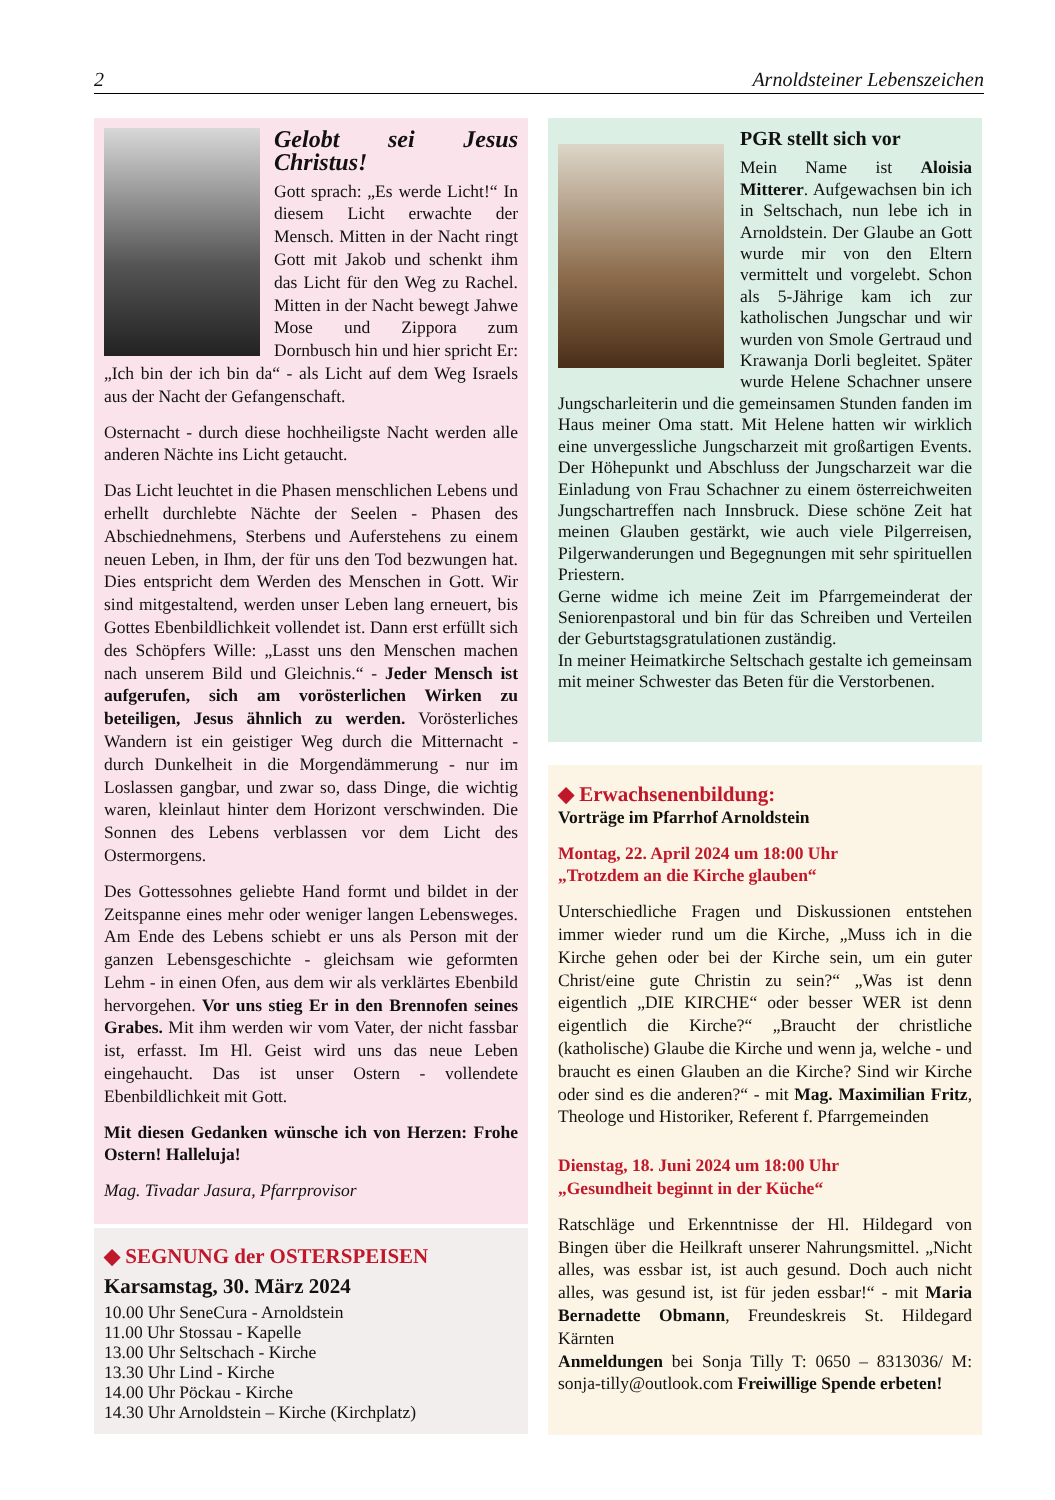2 Arnoldsteiner Lebenszeichen
Gelobt sei Jesus Christus!
Gott sprach: „Es werde Licht!“ In diesem Licht erwachte der Mensch. Mitten in der Nacht ringt Gott mit Jakob und schenkt ihm das Licht für den Weg zu Rachel. Mitten in der Nacht bewegt Jahwe Mose und Zippora zum Dornbusch hin und hier spricht Er: „Ich bin der ich bin da“ - als Licht auf dem Weg Israels aus der Nacht der Gefangenschaft.
Osternacht - durch diese hochheiligste Nacht werden alle anderen Nächte ins Licht getaucht.
Das Licht leuchtet in die Phasen menschlichen Lebens und erhellt durchlebte Nächte der Seelen - Phasen des Abschiednehmens, Sterbens und Auferstehens zu einem neuen Leben, in Ihm, der für uns den Tod bezwungen hat. Dies entspricht dem Werden des Menschen in Gott. Wir sind mitgestaltend, werden unser Leben lang erneuert, bis Gottes Ebenbildlichkeit vollendet ist. Dann erst erfüllt sich des Schöpfers Wille: „Lasst uns den Menschen machen nach unserem Bild und Gleichnis.“ - Jeder Mensch ist aufgerufen, sich am vorösterlichen Wirken zu beteiligen, Jesus ähnlich zu werden. Vorösterliches Wandern ist ein geistiger Weg durch die Mitternacht - durch Dunkelheit in die Morgendämmerung - nur im Loslassen gangbar, und zwar so, dass Dinge, die wichtig waren, kleinlaut hinter dem Horizont verschwinden. Die Sonnen des Lebens verblassen vor dem Licht des Ostermorgens.
Des Gottessohnes geliebte Hand formt und bildet in der Zeitspanne eines mehr oder weniger langen Lebensweges. Am Ende des Lebens schiebt er uns als Person mit der ganzen Lebensgeschichte - gleichsam wie geformten Lehm - in einen Ofen, aus dem wir als verklärtes Ebenbild hervorgehen. Vor uns stieg Er in den Brennofen seines Grabes. Mit ihm werden wir vom Vater, der nicht fassbar ist, erfasst. Im Hl. Geist wird uns das neue Leben eingehaucht. Das ist unser Ostern - vollendete Ebenbildlichkeit mit Gott.
Mit diesen Gedanken wünsche ich von Herzen: Frohe Ostern! Halleluja!
Mag. Tivadar Jasura, Pfarrprovisor
◆ SEGNUNG der OSTERSPEISEN
Karsamstag, 30. März 2024
10.00 Uhr SeneCura - Arnoldstein
11.00 Uhr Stossau - Kapelle
13.00 Uhr Seltschach - Kirche
13.30 Uhr Lind - Kirche
14.00 Uhr Pöckau - Kirche
14.30 Uhr Arnoldstein – Kirche (Kirchplatz)
PGR stellt sich vor
Mein Name ist Aloisia Mitterer. Aufgewachsen bin ich in Seltschach, nun lebe ich in Arnoldstein. Der Glaube an Gott wurde mir von den Eltern vermittelt und vorgelebt. Schon als 5-Jährige kam ich zur katholischen Jungschar und wir wurden von Smole Gertraud und Krawanja Dorli begleitet. Später wurde Helene Schachner unsere Jungscharleiterin und die gemeinsamen Stunden fanden im Haus meiner Oma statt. Mit Helene hatten wir wirklich eine unvergessliche Jungscharzeit mit großartigen Events. Der Höhepunkt und Abschluss der Jungscharzeit war die Einladung von Frau Schachner zu einem österreichweiten Jungschartreffen nach Innsbruck. Diese schöne Zeit hat meinen Glauben gestärkt, wie auch viele Pilgerreisen, Pilgerwanderungen und Begegnungen mit sehr spirituellen Priestern.
Gerne widme ich meine Zeit im Pfarrgemeinderat der Seniorenpastoral und bin für das Schreiben und Verteilen der Geburtstagsgratulationen zuständig.
In meiner Heimatkirche Seltschach gestalte ich gemeinsam mit meiner Schwester das Beten für die Verstorbenen.
◆ Erwachsenenbildung:
Vorträge im Pfarrhof Arnoldstein
Montag, 22. April 2024 um 18:00 Uhr
„Trotzdem an die Kirche glauben“
Unterschiedliche Fragen und Diskussionen entstehen immer wieder rund um die Kirche, „Muss ich in die Kirche gehen oder bei der Kirche sein, um ein guter Christ/eine gute Christin zu sein?“ „Was ist denn eigentlich „DIE KIRCHE“ oder besser WER ist denn eigentlich die Kirche?“ „Braucht der christliche (katholische) Glaube die Kirche und wenn ja, welche - und braucht es einen Glauben an die Kirche? Sind wir Kirche oder sind es die anderen?“ - mit Mag. Maximilian Fritz, Theologe und Historiker, Referent f. Pfarrgemeinden
Dienstag, 18. Juni 2024 um 18:00 Uhr
„Gesundheit beginnt in der Küche“
Ratschläge und Erkenntnisse der Hl. Hildegard von Bingen über die Heilkraft unserer Nahrungsmittel. „Nicht alles, was essbar ist, ist auch gesund. Doch auch nicht alles, was gesund ist, ist für jeden essbar!“ - mit Maria Bernadette Obmann, Freundeskreis St. Hildegard Kärnten
Anmeldungen bei Sonja Tilly T: 0650 – 8313036/ M: sonja-tilly@outlook.com Freiwillige Spende erbeten!